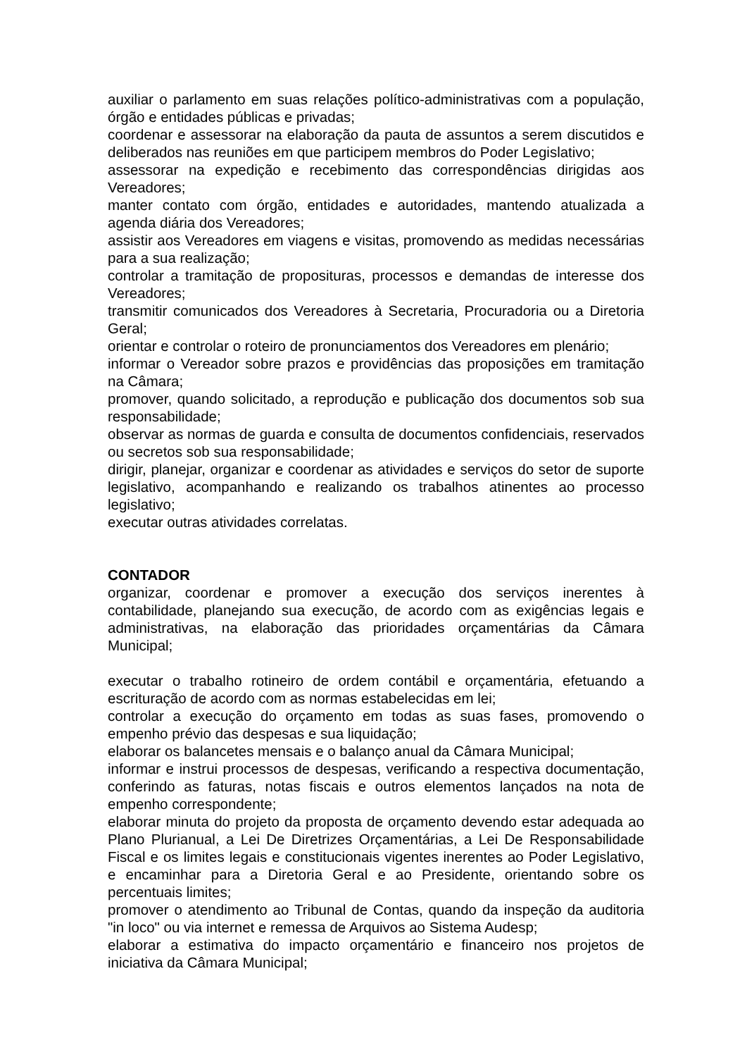auxiliar o parlamento em suas relações político-administrativas com a população, órgão e entidades públicas e privadas;
coordenar e assessorar na elaboração da pauta de assuntos a serem discutidos e deliberados nas reuniões em que participem membros do Poder Legislativo;
assessorar na expedição e recebimento das correspondências dirigidas aos Vereadores;
manter contato com órgão, entidades e autoridades, mantendo atualizada a agenda diária dos Vereadores;
assistir aos Vereadores em viagens e visitas, promovendo as medidas necessárias para a sua realização;
controlar a tramitação de proposituras, processos e demandas de interesse dos Vereadores;
transmitir comunicados dos Vereadores à Secretaria, Procuradoria ou a Diretoria Geral;
orientar e controlar o roteiro de pronunciamentos dos Vereadores em plenário;
informar o Vereador sobre prazos e providências das proposições em tramitação na Câmara;
promover, quando solicitado, a reprodução e publicação dos documentos sob sua responsabilidade;
observar as normas de guarda e consulta de documentos confidenciais, reservados ou secretos sob sua responsabilidade;
dirigir, planejar, organizar e coordenar as atividades e serviços do setor de suporte legislativo, acompanhando e realizando os trabalhos atinentes ao processo legislativo;
executar outras atividades correlatas.
CONTADOR
organizar, coordenar e promover a execução dos serviços inerentes à contabilidade, planejando sua execução, de acordo com as exigências legais e administrativas, na elaboração das prioridades orçamentárias da Câmara Municipal;
executar o trabalho rotineiro de ordem contábil e orçamentária, efetuando a escrituração de acordo com as normas estabelecidas em lei;
controlar a execução do orçamento em todas as suas fases, promovendo o empenho prévio das despesas e sua liquidação;
elaborar os balancetes mensais e o balanço anual da Câmara Municipal;
informar e instrui processos de despesas, verificando a respectiva documentação, conferindo as faturas, notas fiscais e outros elementos lançados na nota de empenho correspondente;
elaborar minuta do projeto da proposta de orçamento devendo estar adequada ao Plano Plurianual, a Lei De Diretrizes Orçamentárias, a Lei De Responsabilidade Fiscal e os limites legais e constitucionais vigentes inerentes ao Poder Legislativo, e encaminhar para a Diretoria Geral e ao Presidente, orientando sobre os percentuais limites;
promover o atendimento ao Tribunal de Contas, quando da inspeção da auditoria "in loco" ou via internet e remessa de Arquivos ao Sistema Audesp;
elaborar a estimativa do impacto orçamentário e financeiro nos projetos de iniciativa da Câmara Municipal;